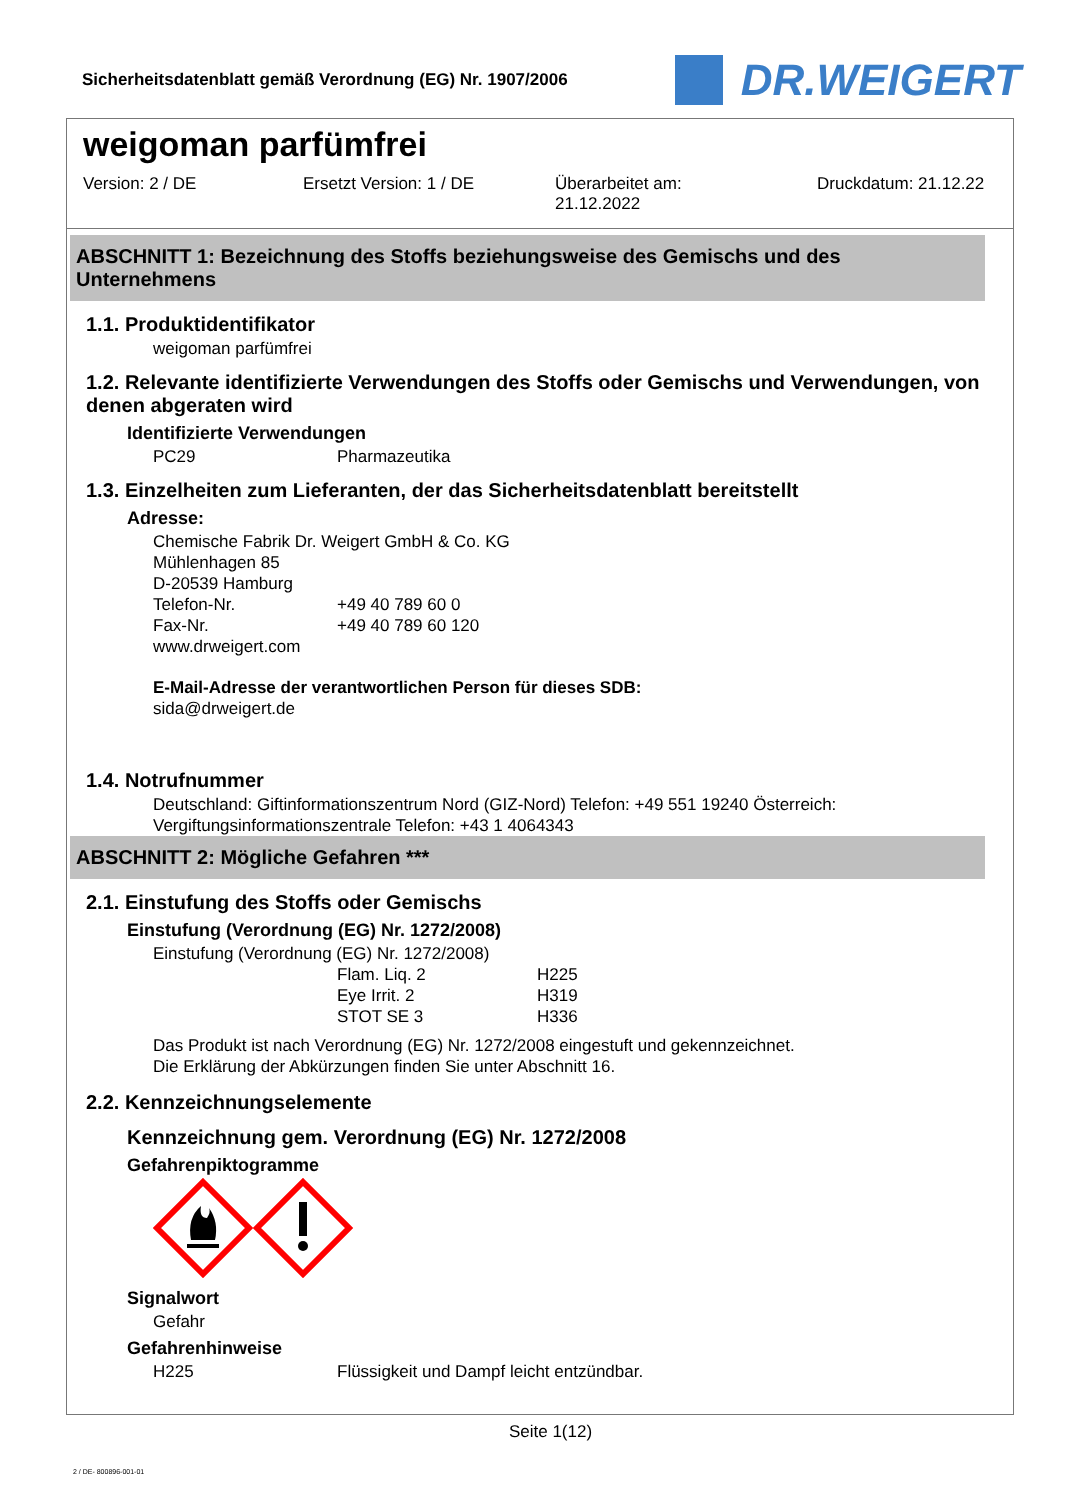Sicherheitsdatenblatt gemäß Verordnung (EG) Nr. 1907/2006
DR.WEIGERT
weigoman parfümfrei
Version: 2 / DE Ersetzt Version: 1 / DE Überarbeitet am:
21.12.2022 Druckdatum: 21.12.22
ABSCHNITT 1: Bezeichnung des Stoffs beziehungsweise des Gemischs und des Unternehmens
1.1. Produktidentifikator
weigoman parfümfrei
1.2. Relevante identifizierte Verwendungen des Stoffs oder Gemischs und Verwendungen, von denen abgeraten wird
Identifizierte Verwendungen
PC29 Pharmazeutika
1.3. Einzelheiten zum Lieferanten, der das Sicherheitsdatenblatt bereitstellt
Adresse:
Chemische Fabrik Dr. Weigert GmbH & Co. KG
Mühlenhagen 85
D-20539 Hamburg
Telefon-Nr. +49 40 789 60 0
Fax-Nr. +49 40 789 60 120
www.drweigert.com
E-Mail-Adresse der verantwortlichen Person für dieses SDB:
sida@drweigert.de
1.4. Notrufnummer
Deutschland: Giftinformationszentrum Nord (GIZ-Nord) Telefon: +49 551 19240 Österreich: Vergiftungsinformationszentrale Telefon: +43 1 4064343
ABSCHNITT 2: Mögliche Gefahren ***
2.1. Einstufung des Stoffs oder Gemischs
Einstufung (Verordnung (EG) Nr. 1272/2008)
Einstufung (Verordnung (EG) Nr. 1272/2008)
Flam. Liq. 2 H225
Eye Irrit. 2 H319
STOT SE 3 H336
Das Produkt ist nach Verordnung (EG) Nr. 1272/2008 eingestuft und gekennzeichnet.
Die Erklärung der Abkürzungen finden Sie unter Abschnitt 16.
2.2. Kennzeichnungselemente
Kennzeichnung gem. Verordnung (EG) Nr. 1272/2008
Gefahrenpiktogramme
Signalwort
Gefahr
Gefahrenhinweise
H225 Flüssigkeit und Dampf leicht entzündbar.
Seite 1(12)
2 / DE- 800896-001-01